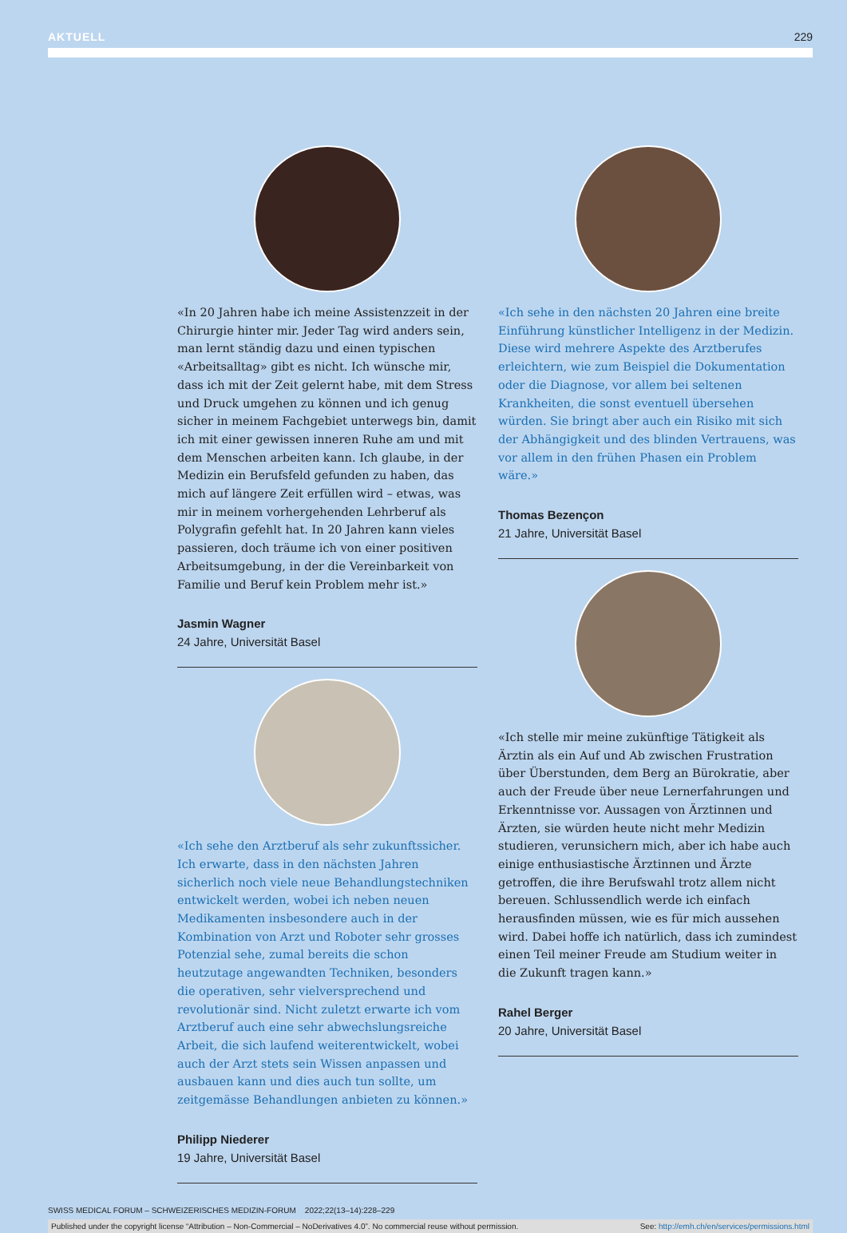AKTUELL 229
«In 20 Jahren habe ich meine Assistenzzeit in der Chirurgie hinter mir. Jeder Tag wird anders sein, man lernt ständig dazu und einen typischen «Arbeits­alltag» gibt es nicht. Ich wünsche mir, dass ich mit der Zeit gelernt habe, mit dem Stress und Druck umgehen zu können und ich genug sicher in meinem Fachge­biet unterwegs bin, damit ich mit einer gewissen inneren Ruhe am und mit dem Menschen arbeiten kann. Ich glaube, in der Medizin ein Berufsfeld gefunden zu haben, das mich auf längere Zeit erfüllen wird – etwas, was mir in meinem vorhergehenden Lehrberuf als Polygrafin gefehlt hat. In 20 Jahren kann vieles passieren, doch träume ich von einer positiven Arbeitsumgebung, in der die Vereinbarkeit von Familie und Beruf kein Problem mehr ist.»
Jasmin Wagner
24 Jahre, Universität Basel
«Ich sehe den Arztberuf als sehr zukunftssicher. Ich erwarte, dass in den nächsten Jahren sicherlich noch viele neue Behandlungstechniken entwickelt werden, wobei ich neben neuen Medikamenten insbesondere auch in der Kombination von Arzt und Roboter sehr grosses Potenzial sehe, zumal bereits die schon heutzutage angewandten Techniken, besonders die operativen, sehr vielversprechend und revolutionär sind. Nicht zuletzt erwarte ich vom Arztberuf auch eine sehr abwechslungsreiche Arbeit, die sich laufend weiterentwickelt, wobei auch der Arzt stets sein Wissen anpassen und ausbauen kann und dies auch tun sollte, um zeitgemässe Behandlungen anbieten zu können.»
Philipp Niederer
19 Jahre, Universität Basel
«Ich sehe in den nächsten 20 Jahren eine breite Einführung künstlicher Intelligenz in der Medizin. Diese wird mehrere Aspekte des Arztberufes erleich­tern, wie zum Beispiel die Dokumentation oder die Diagnose, vor allem bei seltenen Krankheiten, die sonst eventuell übersehen würden. Sie bringt aber auch ein Risiko mit sich der Abhängigkeit und des blinden Vertrauens, was vor allem in den frühen Phasen ein Problem wäre.»
Thomas Bezençon
21 Jahre, Universität Basel
«Ich stelle mir meine zukünftige Tätigkeit als Ärztin als ein Auf und Ab zwischen Frustration über Über­stunden, dem Berg an Bürokratie, aber auch der Freude über neue Lernerfahrungen und Erkenntnisse vor. Aussagen von Ärztinnen und Ärzten, sie würden heute nicht mehr Medizin studieren, verunsichern mich, aber ich habe auch einige enthusiastische Ärztinnen und Ärzte getroffen, die ihre Berufswahl trotz allem nicht bereuen. Schlussendlich werde ich einfach herausfinden müssen, wie es für mich aussehen wird. Dabei hoffe ich natürlich, dass ich zumindest einen Teil meiner Freude am Studium weiter in die Zukunft tragen kann.»
Rahel Berger
20 Jahre, Universität Basel
SWISS MEDICAL FORUM – SCHWEIZERISCHES MEDIZIN-FORUM 2022;22(13–14):228–229
Published under the copyright license “Attribution – Non-Commercial – NoDerivatives 4.0”. No commercial reuse without permission. See: http://emh.ch/en/services/permissions.html